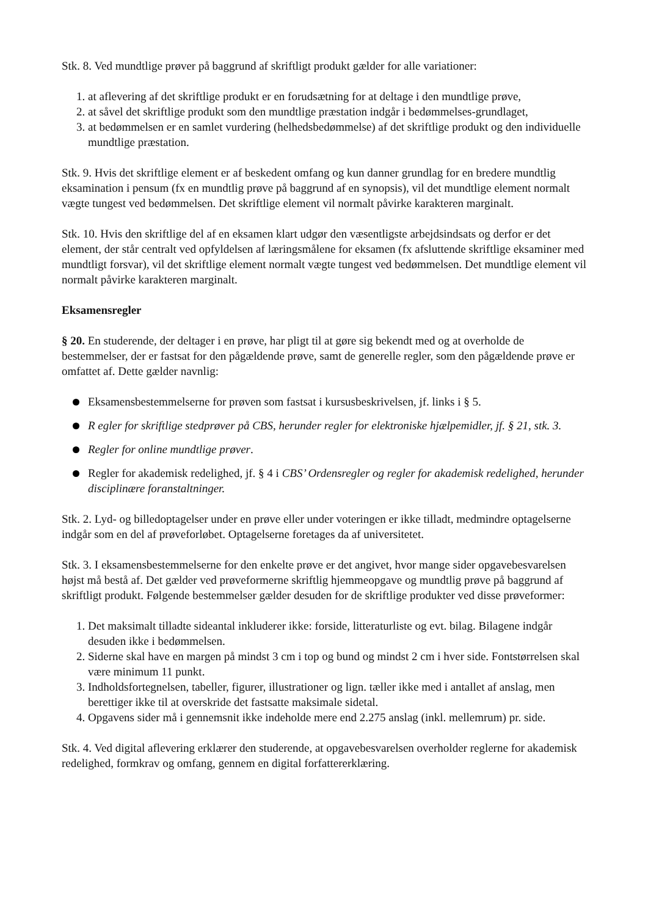Stk. 8. Ved mundtlige prøver på baggrund af skriftligt produkt gælder for alle variationer:
1. at aflevering af det skriftlige produkt er en forudsætning for at deltage i den mundtlige prøve,
2. at såvel det skriftlige produkt som den mundtlige præstation indgår i bedømmelses-grundlaget,
3. at bedømmelsen er en samlet vurdering (helhedsbedømmelse) af det skriftlige produkt og den individuelle mundtlige præstation.
Stk. 9. Hvis det skriftlige element er af beskedent omfang og kun danner grundlag for en bredere mundtlig eksamination i pensum (fx en mundtlig prøve på baggrund af en synopsis), vil det mundtlige element normalt vægte tungest ved bedømmelsen. Det skriftlige element vil normalt påvirke karakteren marginalt.
Stk. 10. Hvis den skriftlige del af en eksamen klart udgør den væsentligste arbejdsindsats og derfor er det element, der står centralt ved opfyldelsen af læringsmålene for eksamen (fx afsluttende skriftlige eksaminer med mundtligt forsvar), vil det skriftlige element normalt vægte tungest ved bedømmelsen. Det mundtlige element vil normalt påvirke karakteren marginalt.
Eksamensregler
§ 20. En studerende, der deltager i en prøve, har pligt til at gøre sig bekendt med og at overholde de bestemmelser, der er fastsat for den pågældende prøve, samt de generelle regler, som den pågældende prøve er omfattet af. Dette gælder navnlig:
Eksamensbestemmelserne for prøven som fastsat i kursusbeskrivelsen, jf. links i § 5.
R egler for skriftlige stedprøver på CBS, herunder regler for elektroniske hjælpemidler, jf. § 21, stk. 3.
Regler for online mundtlige prøver.
Regler for akademisk redelighed, jf. § 4 i CBS’ Ordensregler og regler for akademisk redelighed, herunder disciplinære foranstaltninger.
Stk. 2. Lyd- og billedoptagelser under en prøve eller under voteringen er ikke tilladt, medmindre optagelserne indgår som en del af prøveforløbet. Optagelserne foretages da af universitetet.
Stk. 3. I eksamensbestemmelserne for den enkelte prøve er det angivet, hvor mange sider opgavebesvarelsen højst må bestå af. Det gælder ved prøveformerne skriftlig hjemmeopgave og mundtlig prøve på baggrund af skriftligt produkt. Følgende bestemmelser gælder desuden for de skriftlige produkter ved disse prøveformer:
1. Det maksimalt tilladte sideantal inkluderer ikke: forside, litteraturliste og evt. bilag. Bilagene indgår desuden ikke i bedømmelsen.
2. Siderne skal have en margen på mindst 3 cm i top og bund og mindst 2 cm i hver side. Fontstørrelsen skal være minimum 11 punkt.
3. Indholdsfortegnelsen, tabeller, figurer, illustrationer og lign. tæller ikke med i antallet af anslag, men berettiger ikke til at overskride det fastsatte maksimale sidetal.
4. Opgavens sider må i gennemsnit ikke indeholde mere end 2.275 anslag (inkl. mellemrum) pr. side.
Stk. 4. Ved digital aflevering erklærer den studerende, at opgavebesvarelsen overholder reglerne for akademisk redelighed, formkrav og omfang, gennem en digital forfattererklæring.